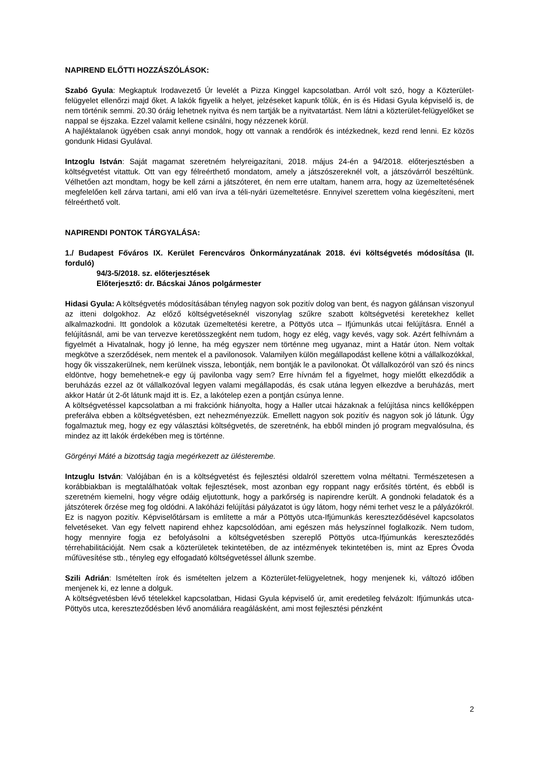NAPIREND ELŐTTI HOZZÁSZÓLÁSOK:
Szabó Gyula: Megkaptuk Irodavezető Úr levelét a Pizza Kinggel kapcsolatban. Arról volt szó, hogy a Közterület-felügyelet ellenőrzi majd őket. A lakók figyelik a helyet, jelzéseket kapunk tőlük, én is és Hidasi Gyula képviselő is, de nem történik semmi. 20.30 óráig lehetnek nyitva és nem tartják be a nyitvatartást. Nem látni a közterület-felügyelőket se nappal se éjszaka. Ezzel valamit kellene csinálni, hogy nézzenek körül.
A hajléktalanok ügyében csak annyi mondok, hogy ott vannak a rendőrök és intézkednek, kezd rend lenni. Ez közös gondunk Hidasi Gyulával.
Intzoglu István: Saját magamat szeretném helyreigazítani, 2018. május 24-én a 94/2018. előterjesztésben a költségvetést vitattuk. Ott van egy félreérthető mondatom, amely a játszószereknél volt, a játszóvárról beszéltünk. Vélhetően azt mondtam, hogy be kell zárni a játszóteret, én nem erre utaltam, hanem arra, hogy az üzemeltetésének megfelelően kell zárva tartani, ami elő van írva a téli-nyári üzemeltetésre. Ennyivel szerettem volna kiegészíteni, mert félreérthető volt.
NAPIRENDI PONTOK TÁRGYALÁSA:
1./ Budapest Főváros IX. Kerület Ferencváros Önkormányzatának 2018. évi költségvetés módosítása (II. forduló)
94/3-5/2018. sz. előterjesztések
Előterjesztő: dr. Bácskai János polgármester
Hidasi Gyula: A költségvetés módosításában tényleg nagyon sok pozitív dolog van bent, és nagyon gálánsan viszonyul az itteni dolgokhoz. Az előző költségvetéseknél viszonylag szűkre szabott költségvetési keretekhez kellet alkalmazkodni. Itt gondolok a közutak üzemeltetési keretre, a Pöttyös utca – Ifjúmunkás utcai felújításra. Ennél a felújításnál, ami be van tervezve keretösszegként nem tudom, hogy ez elég, vagy kevés, vagy sok. Azért felhívnám a figyelmét a Hivatalnak, hogy jó lenne, ha még egyszer nem történne meg ugyanaz, mint a Határ úton. Nem voltak megkötve a szerződések, nem mentek el a pavilonosok. Valamilyen külön megállapodást kellene kötni a vállalkozókkal, hogy ők visszakerülnek, nem kerülnek vissza, lebontják, nem bontják le a pavilonokat. Öt vállalkozóról van szó és nincs eldöntve, hogy bemehetnek-e egy új pavilonba vagy sem? Erre hívnám fel a figyelmet, hogy mielőtt elkezdődik a beruházás ezzel az öt vállalkozóval legyen valami megállapodás, és csak utána legyen elkezdve a beruházás, mert akkor Határ út 2-őt látunk majd itt is. Ez, a lakótelep ezen a pontján csúnya lenne.
A költségvetéssel kapcsolatban a mi frakciónk hiányolta, hogy a Haller utcai házaknak a felújítása nincs kellőképpen preferálva ebben a költségvetésben, ezt nehezményezzük. Emellett nagyon sok pozitív és nagyon sok jó látunk. Úgy fogalmaztuk meg, hogy ez egy választási költségvetés, de szeretnénk, ha ebből minden jó program megvalósulna, és mindez az itt lakók érdekében meg is történne.
Görgényi Máté a bizottság tagja megérkezett az ülésterembe.
Intzuglu István: Valójában én is a költségvetést és fejlesztési oldalról szerettem volna méltatni. Természetesen a korábbiakban is megtalálhatóak voltak fejlesztések, most azonban egy roppant nagy erősítés történt, és ebből is szeretném kiemelni, hogy végre odáig eljutottunk, hogy a parkőrség is napirendre került. A gondnoki feladatok és a játszóterek őrzése meg fog oldódni. A lakóházi felújítási pályázatot is úgy látom, hogy némi terhet vesz le a pályázókról. Ez is nagyon pozitív. Képviselőtársam is említette a már a Pöttyös utca-Ifjúmunkás kereszteződésével kapcsolatos felvetéseket. Van egy felvett napirend ehhez kapcsolódóan, ami egészen más helyszínnel foglalkozik. Nem tudom, hogy mennyire fogja ez befolyásolni a költségvetésben szereplő Pöttyös utca-Ifjúmunkás kereszteződés térrehabilitációját. Nem csak a közterületek tekintetében, de az intézmények tekintetében is, mint az Epres Óvoda műfüvesítése stb., tényleg egy elfogadató költségvetéssel állunk szembe.
Szili Adrián: Ismételten írok és ismételten jelzem a Közterület-felügyeletnek, hogy menjenek ki, változó időben menjenek ki, ez lenne a dolguk.
A költségvetésben lévő tételekkel kapcsolatban, Hidasi Gyula képviselő úr, amit eredetileg felvázolt: Ifjúmunkás utca- Pöttyös utca, kereszteződésben lévő anomáliára reagálásként, ami most fejlesztési pénzként
2